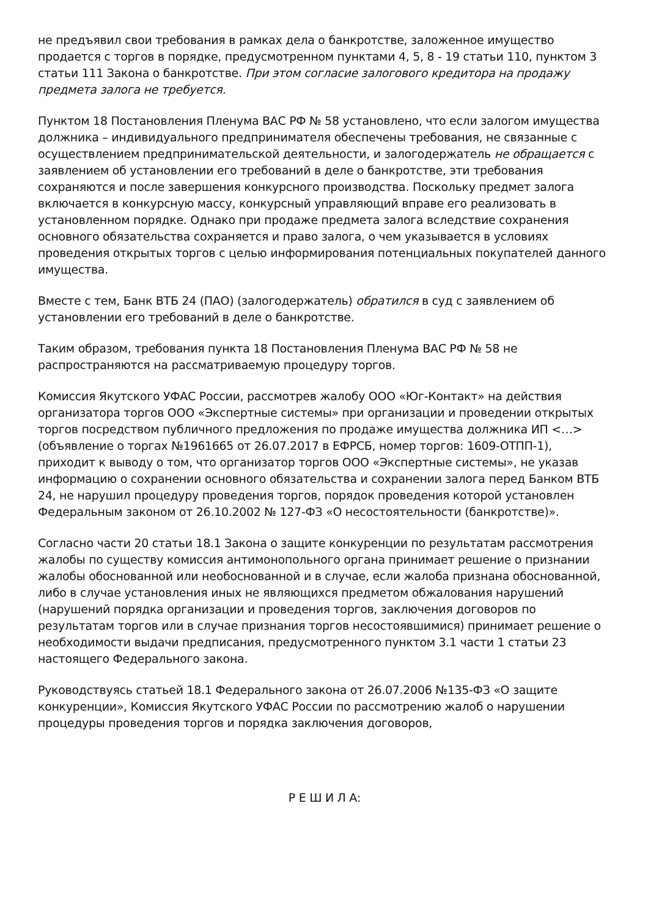не предъявил свои требования в рамках дела о банкротстве, заложенное имущество продается с торгов в порядке, предусмотренном пунктами 4, 5, 8 - 19 статьи 110, пунктом 3 статьи 111 Закона о банкротстве. При этом согласие залогового кредитора на продажу предмета залога не требуется.
Пунктом 18 Постановления Пленума ВАС РФ № 58 установлено, что если залогом имущества должника – индивидуального предпринимателя обеспечены требования, не связанные с осуществлением предпринимательской деятельности, и залогодержатель не обращается с заявлением об установлении его требований в деле о банкротстве, эти требования сохраняются и после завершения конкурсного производства. Поскольку предмет залога включается в конкурсную массу, конкурсный управляющий вправе его реализовать в установленном порядке. Однако при продаже предмета залога вследствие сохранения основного обязательства сохраняется и право залога, о чем указывается в условиях проведения открытых торгов с целью информирования потенциальных покупателей данного имущества.
Вместе с тем, Банк ВТБ 24 (ПАО) (залогодержатель) обратился в суд с заявлением об установлении его требований в деле о банкротстве.
Таким образом, требования пункта 18 Постановления Пленума ВАС РФ № 58 не распространяются на рассматриваемую процедуру торгов.
Комиссия Якутского УФАС России, рассмотрев жалобу ООО «Юг-Контакт» на действия организатора торгов ООО «Экспертные системы» при организации и проведении открытых торгов посредством публичного предложения по продаже имущества должника ИП <…> (объявление о торгах №1961665 от 26.07.2017 в ЕФРСБ, номер торгов: 1609-ОТПП-1), приходит к выводу о том, что организатор торгов ООО «Экспертные системы», не указав информацию о сохранении основного обязательства и сохранении залога перед Банком ВТБ 24, не нарушил процедуру проведения торгов, порядок проведения которой установлен Федеральным законом от 26.10.2002 № 127-ФЗ «О несостоятельности (банкротстве)».
Согласно части 20 статьи 18.1 Закона о защите конкуренции по результатам рассмотрения жалобы по существу комиссия антимонопольного органа принимает решение о признании жалобы обоснованной или необоснованной и в случае, если жалоба признана обоснованной, либо в случае установления иных не являющихся предметом обжалования нарушений (нарушений порядка организации и проведения торгов, заключения договоров по результатам торгов или в случае признания торгов несостоявшимися) принимает решение о необходимости выдачи предписания, предусмотренного пунктом 3.1 части 1 статьи 23 настоящего Федерального закона.
Руководствуясь статьей 18.1 Федерального закона от 26.07.2006 №135-ФЗ «О защите конкуренции», Комиссия Якутского УФАС России по рассмотрению жалоб о нарушении процедуры проведения торгов и порядка заключения договоров,
Р Е Ш И Л А: